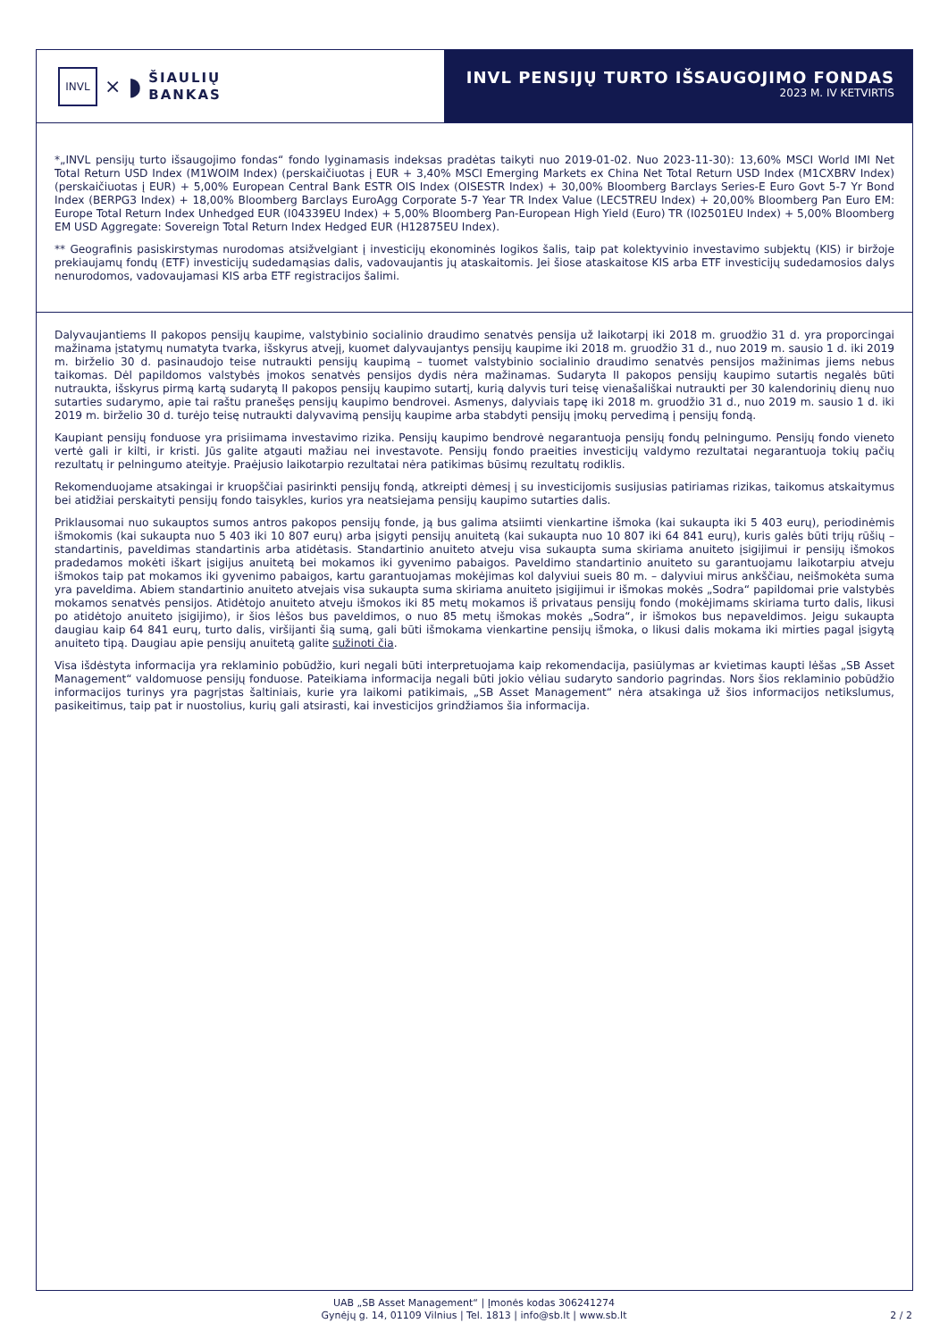INVL
× ◗
ŠIAULIŲ
BANKAS
INVL PENSIJŲ TURTO IŠSAUGOJIMO FONDAS
2023 M. IV KETVIRTIS
*„INVL pensijų turto išsaugojimo fondas“ fondo lyginamasis indeksas pradėtas taikyti nuo 2019-01-02. Nuo 2023-11-30): 13,60% MSCI World IMI Net Total Return USD Index (M1WOIM Index) (perskaičiuotas į EUR + 3,40% MSCI Emerging Markets ex China Net Total Return USD Index (M1CXBRV Index) (perskaičiuotas į EUR) + 5,00% European Central Bank ESTR OIS Index (OISESTR Index) + 30,00% Bloomberg Barclays Series-E Euro Govt 5-7 Yr Bond Index (BERPG3 Index) + 18,00% Bloomberg Barclays EuroAgg Corporate 5-7 Year TR Index Value (LEC5TREU Index) + 20,00% Bloomberg Pan Euro EM: Europe Total Return Index Unhedged EUR (I04339EU Index) + 5,00% Bloomberg Pan-European High Yield (Euro) TR (I02501EU Index) + 5,00% Bloomberg EM USD Aggregate: Sovereign Total Return Index Hedged EUR (H12875EU Index).
** Geografinis pasiskirstymas nurodomas atsižvelgiant į investicijų ekonominės logikos šalis, taip pat kolektyvinio investavimo subjektų (KIS) ir biržoje prekiaujamų fondų (ETF) investicijų sudedamąsias dalis, vadovaujantis jų ataskaitomis. Jei šiose ataskaitose KIS arba ETF investicijų sudedamosios dalys nenurodomos, vadovaujamasi KIS arba ETF registracijos šalimi.
Dalyvaujantiems II pakopos pensijų kaupime, valstybinio socialinio draudimo senatvės pensija už laikotarpį iki 2018 m. gruodžio 31 d. yra proporcingai mažinama įstatymų numatyta tvarka, išskyrus atvejį, kuomet dalyvaujantys pensijų kaupime iki 2018 m. gruodžio 31 d., nuo 2019 m. sausio 1 d. iki 2019 m. birželio 30 d. pasinaudojo teise nutraukti pensijų kaupimą – tuomet valstybinio socialinio draudimo senatvės pensijos mažinimas jiems nebus taikomas. Dėl papildomos valstybės įmokos senatvės pensijos dydis nėra mažinamas. Sudaryta II pakopos pensijų kaupimo sutartis negalės būti nutraukta, išskyrus pirmą kartą sudarytą II pakopos pensijų kaupimo sutartį, kurią dalyvis turi teisę vienašališkai nutraukti per 30 kalendorinių dienų nuo sutarties sudarymo, apie tai raštu pranešęs pensijų kaupimo bendrovei. Asmenys, dalyviais tapę iki 2018 m. gruodžio 31 d., nuo 2019 m. sausio 1 d. iki 2019 m. birželio 30 d. turėjo teisę nutraukti dalyvavimą pensijų kaupime arba stabdyti pensijų įmokų pervedimą į pensijų fondą.
Kaupiant pensijų fonduose yra prisiimama investavimo rizika. Pensijų kaupimo bendrovė negarantuoja pensijų fondų pelningumo. Pensijų fondo vieneto vertė gali ir kilti, ir kristi. Jūs galite atgauti mažiau nei investavote. Pensijų fondo praeities investicijų valdymo rezultatai negarantuoja tokių pačių rezultatų ir pelningumo ateityje. Praėjusio laikotarpio rezultatai nėra patikimas būsimų rezultatų rodiklis.
Rekomenduojame atsakingai ir kruopščiai pasirinkti pensijų fondą, atkreipti dėmesį į su investicijomis susijusias patiriamas rizikas, taikomus atskaitymus bei atidžiai perskaityti pensijų fondo taisykles, kurios yra neatsiejama pensijų kaupimo sutarties dalis.
Priklausomai nuo sukauptos sumos antros pakopos pensijų fonde, ją bus galima atsiimti vienkartine išmoka (kai sukaupta iki 5 403 eurų), periodinėmis išmokomis (kai sukaupta nuo 5 403 iki 10 807 eurų) arba įsigyti pensijų anuitetą (kai sukaupta nuo 10 807 iki 64 841 eurų), kuris galės būti trijų rūšių – standartinis, paveldimas standartinis arba atidėtasis. Standartinio anuiteto atveju visa sukaupta suma skiriama anuiteto įsigijimui ir pensijų išmokos pradedamos mokėti iškart įsigijus anuitetą bei mokamos iki gyvenimo pabaigos. Paveldimo standartinio anuiteto su garantuojamu laikotarpiu atveju išmokos taip pat mokamos iki gyvenimo pabaigos, kartu garantuojamas mokėjimas kol dalyviui sueis 80 m. – dalyviui mirus ankščiau, neišmokėta suma yra paveldima. Abiem standartinio anuiteto atvejais visa sukaupta suma skiriama anuiteto įsigijimui ir išmokas mokės „Sodra“ papildomai prie valstybės mokamos senatvės pensijos. Atidėtojo anuiteto atveju išmokos iki 85 metų mokamos iš privataus pensijų fondo (mokėjimams skiriama turto dalis, likusi po atidėtojo anuiteto įsigijimo), ir šios lėšos bus paveldimos, o nuo 85 metų išmokas mokės „Sodra“, ir išmokos bus nepaveldimos. Jeigu sukaupta daugiau kaip 64 841 eurų, turto dalis, viršijanti šią sumą, gali būti išmokama vienkartine pensijų išmoka, o likusi dalis mokama iki mirties pagal įsigytą anuiteto tipą. Daugiau apie pensijų anuitetą galite sužinoti čia.
Visa išdėstyta informacija yra reklaminio pobūdžio, kuri negali būti interpretuojama kaip rekomendacija, pasiūlymas ar kvietimas kaupti lėšas „SB Asset Management“ valdomuose pensijų fonduose. Pateikiama informacija negali būti jokio vėliau sudaryto sandorio pagrindas. Nors šios reklaminio pobūdžio informacijos turinys yra pagrįstas šaltiniais, kurie yra laikomi patikimais, „SB Asset Management“ nėra atsakinga už šios informacijos netikslumus, pasikeitimus, taip pat ir nuostolius, kurių gali atsirasti, kai investicijos grindžiamos šia informacija.
UAB „SB Asset Management“ | Įmonės kodas 306241274
Gynėjų g. 14, 01109 Vilnius | Tel. 1813 | info@sb.lt | www.sb.lt
2 / 2